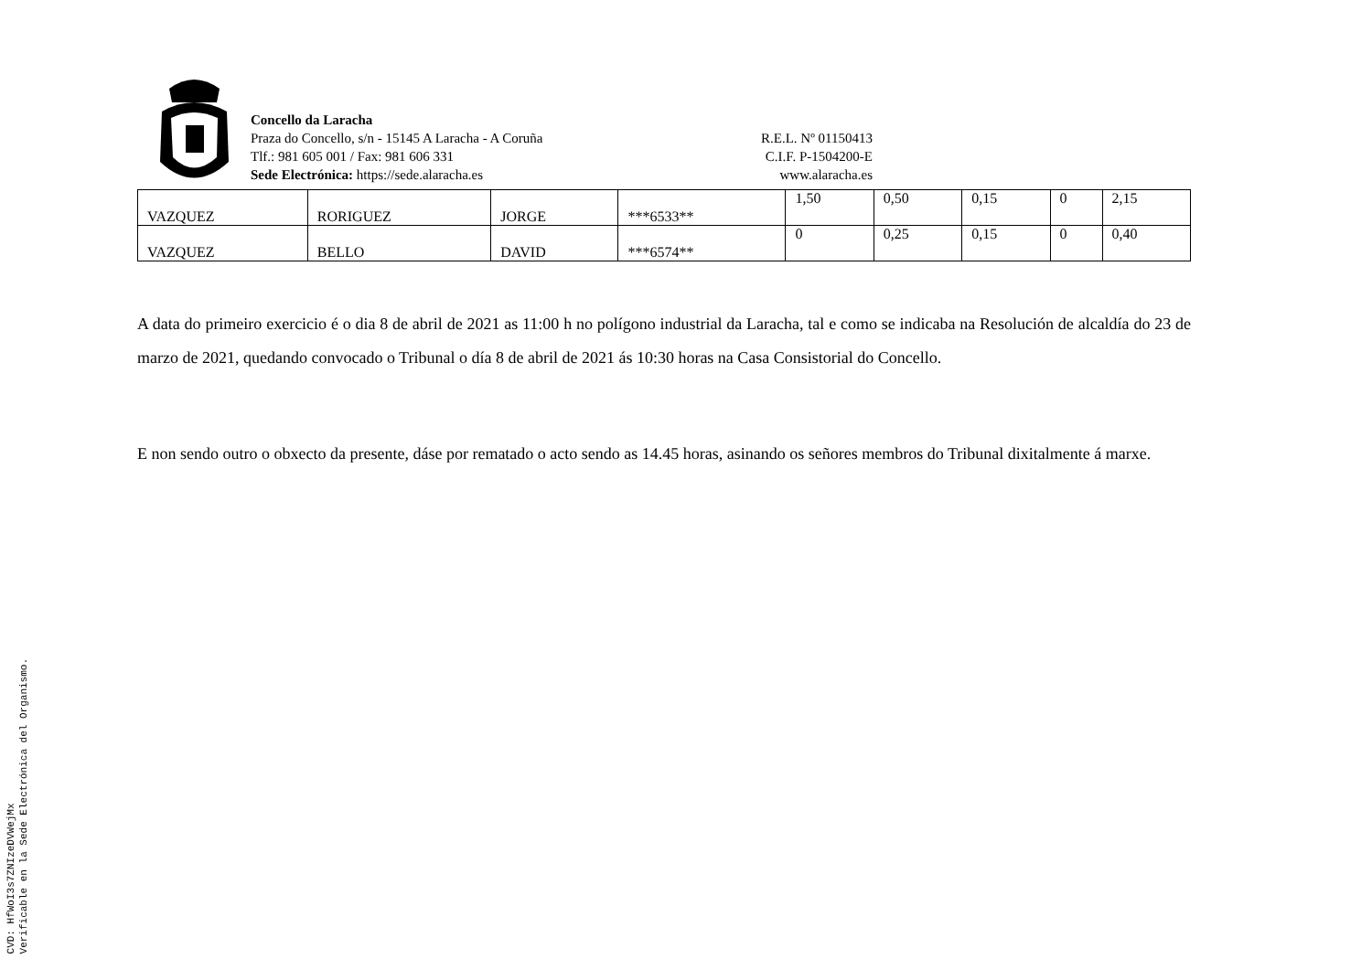Concello da Laracha
Praza do Concello, s/n - 15145 A Laracha - A Coruña
Tlf.: 981 605 001 / Fax: 981 606 331
Sede Electrónica: https://sede.alaracha.es
R.E.L. Nº 01150413
C.I.F. P-1504200-E
www.alaracha.es
| VAZQUEZ | RORIGUEZ | JORGE | ***6533** | 1,50 | 0,50 | 0,15 | 0 | 2,15 |
| VAZQUEZ | BELLO | DAVID | ***6574** | 0 | 0,25 | 0,15 | 0 | 0,40 |
A data do primeiro exercicio é o dia 8 de abril de 2021 as 11:00 h no polígono industrial da Laracha, tal e como se indicaba na Resolución de alcaldía do 23 de marzo de 2021, quedando convocado o Tribunal o día 8 de abril de 2021 ás 10:30 horas na Casa Consistorial do Concello.
E non sendo outro o obxecto da presente, dáse por rematado o acto sendo as 14.45 horas, asinando os señores membros do Tribunal dixitalmente á marxe.
CVD: HfWoI3s7ZNIzeDVWejMx
Verificable en la Sede Electrónica del Organismo.